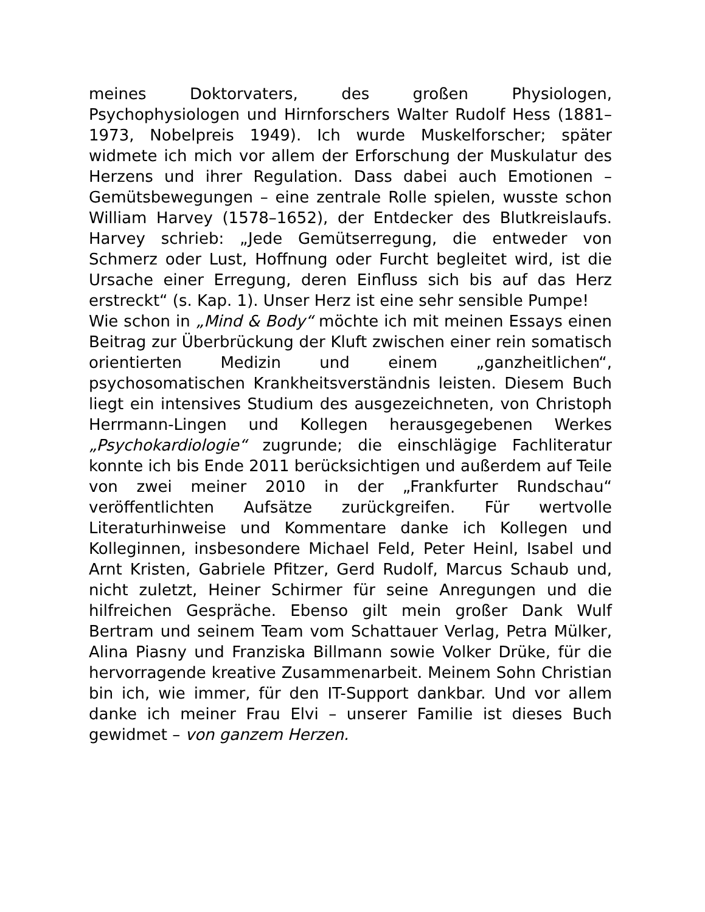meines Doktorvaters, des großen Physiologen, Psychophysiologen und Hirnforschers Walter Rudolf Hess (1881–1973, Nobelpreis 1949). Ich wurde Muskelforscher; später widmete ich mich vor allem der Erforschung der Muskulatur des Herzens und ihrer Regulation. Dass dabei auch Emotionen – Gemütsbewegungen – eine zentrale Rolle spielen, wusste schon William Harvey (1578–1652), der Entdecker des Blutkreislaufs. Harvey schrieb: „Jede Gemütserregung, die entweder von Schmerz oder Lust, Hoffnung oder Furcht begleitet wird, ist die Ursache einer Erregung, deren Einfluss sich bis auf das Herz erstreckt“ (s. Kap. 1). Unser Herz ist eine sehr sensible Pumpe!
Wie schon in „Mind & Body“ möchte ich mit meinen Essays einen Beitrag zur Überbrückung der Kluft zwischen einer rein somatisch orientierten Medizin und einem „ganzheitlichen“, psychosomatischen Krankheitsverständnis leisten. Diesem Buch liegt ein intensives Studium des ausgezeichneten, von Christoph Herrmann-Lingen und Kollegen herausgegebenen Werkes „Psychokardiologie“ zugrunde; die einschlägige Fachliteratur konnte ich bis Ende 2011 berücksichtigen und außerdem auf Teile von zwei meiner 2010 in der „Frankfurter Rundschau“ veröffentlichten Aufsätze zurückgreifen. Für wertvolle Literaturhinweise und Kommentare danke ich Kollegen und Kolleginnen, insbesondere Michael Feld, Peter Heinl, Isabel und Arnt Kristen, Gabriele Pfitzer, Gerd Rudolf, Marcus Schaub und, nicht zuletzt, Heiner Schirmer für seine Anregungen und die hilfreichen Gespräche. Ebenso gilt mein großer Dank Wulf Bertram und seinem Team vom Schattauer Verlag, Petra Mülker, Alina Piasny und Franziska Billmann sowie Volker Drüke, für die hervorragende kreative Zusammenarbeit. Meinem Sohn Christian bin ich, wie immer, für den IT-Support dankbar. Und vor allem danke ich meiner Frau Elvi – unserer Familie ist dieses Buch gewidmet – von ganzem Herzen.